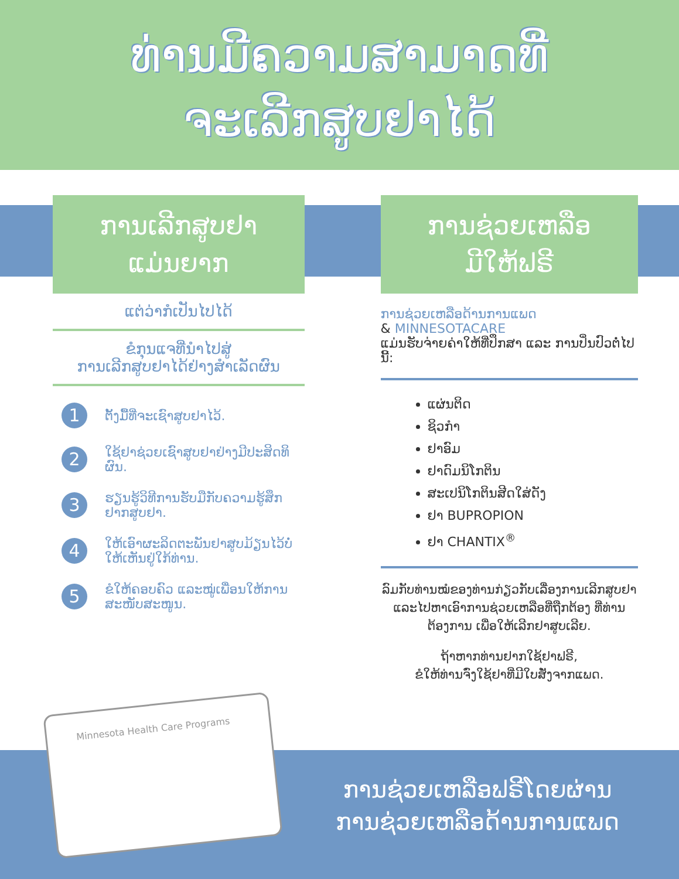ທ່ານມີຄວາມສາມາດທີ່
ຈະເລີກສູບຢາໄດ້
ການເລີກສູບຢາ
ແມ່ນຍາກ
ແຕ່ວ່າກໍເປັນໄປໄດ້
ຂໍກຸນແຈທີ່ນໍາໄປສູ່
ການເລີກສູບຢາໄດ້ຢ່າງສໍາເລັດຜົນ
1 ຕັ້ງມື້ທີ່ຈະເຊົາສູບຢາໄວ້.
2 ໃຊ້ຢາຊ່ວຍເຊົາສູບຢາຢ່າງມີປະສິດທິຜົນ.
3 ຮຽນຮູ້ວິທີການຮັບມືກັບຄວາມຮູ້ສຶກຢາກສູບຢາ.
4 ໃຫ້ເອົາຜະລິດຕະພັນຢາສູບມ້ຽນໄວ້ບໍ່ໃຫ້ເຫັນຢູ່ໃກ້ທ່ານ.
5 ຂໍໃຫ້ຄອບຄົວ ແລະໝູ່ເພື່ອນໃຫ້ການສະໜັບສະໜູນ.
ການຊ່ວຍເຫລືອ
ມີໃຫ້ຟຣີ
ການຊ່ວຍເຫລືອດ້ານການແພດ
& MINNESOTACARE
ແມ່ນຮັບຈ່າຍຄ່າໃຫ້ທີ່ປຶກສາ ແລະ ການປິ່ນປົວຕໍ່ໄປນີ້:
ແຜ່ນຕິດ
ຊິວກໍາ
ຢາອົມ
ຢາດົມນິໂກຕິນ
ສະເປນິໂກຕິນສີດໃສ່ດັງ
ຢາ BUPROPION
ຢາ CHANTIX<sup>®</sup>
ລົມກັບທ່ານໝໍຂອງທ່ານກ່ຽວກັບເລື່ອງການເລີກສູບຢາ ແລະໄປຫາເອົາການຊ່ວຍເຫລືອທີ່ຖືກຕ້ອງ ທີ່ທ່ານຕ້ອງການ ເພື່ອໃຫ້ເລີກຢາສູບເລີຍ.
ຖ້າຫາກທ່ານຢາກໃຊ້ຢາຟຣີ,
ຂໍໃຫ້ທ່ານຈົ່ງໃຊ້ຢາທີ່ມີໃບສັ່ງຈາກແພດ.
Minnesota Health Care Programs
ການຊ່ວຍເຫລືອຟຣີໂດຍຜ່ານ
ການຊ່ວຍເຫລືອດ້ານການແພດ